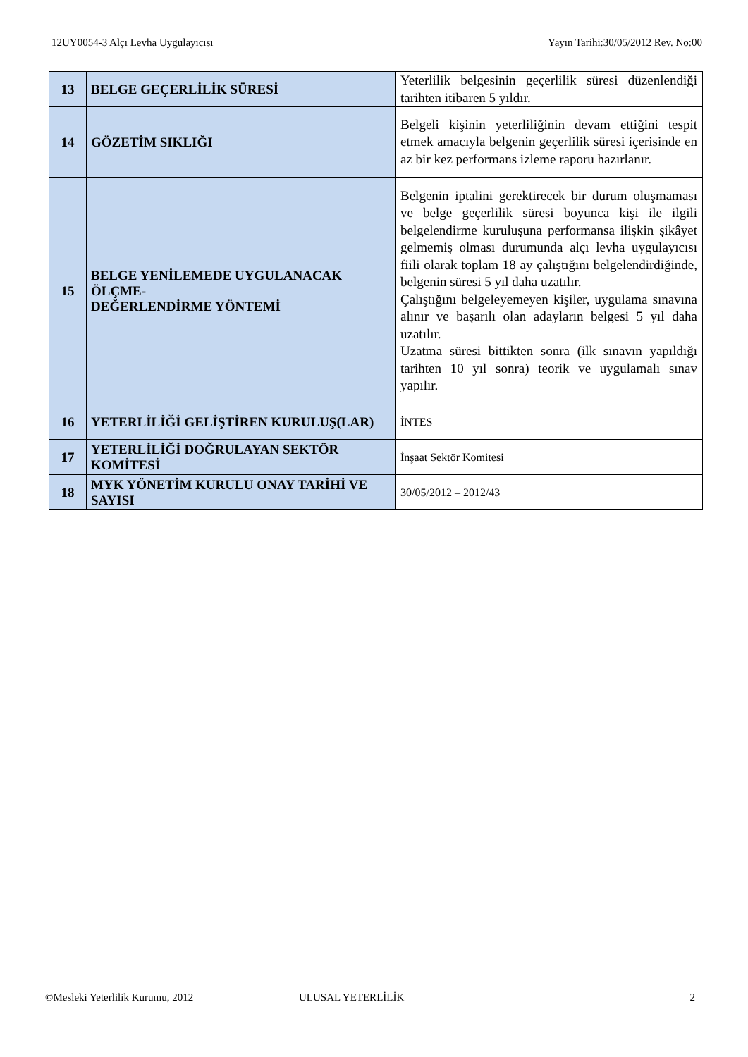12UY0054-3 Alçı Levha Uygulayıcısı Yayın Tarihi:30/05/2012 Rev. No:00
| 13 | BELGE GEÇERLİLİK SÜRESİ | Yeterlilik belgesinin geçerlilik süresi düzenlendiği tarihten itibaren 5 yıldır. |
| 14 | GÖZETİM SIKLIĞI | Belgeli kişinin yeterliliğinin devam ettiğini tespit etmek amacıyla belgenin geçerlilik süresi içerisinde en az bir kez performans izleme raporu hazırlanır. |
| 15 | BELGE YENİLEMEDE UYGULANACAK ÖLÇME- DEĞERLENDİRME YÖNTEMİ | Belgenin iptalini gerektirecek bir durum oluşmaması ve belge geçerlilik süresi boyunca kişi ile ilgili belgelendirme kuruluşuna performansa ilişkin şikâyet gelmemiş olması durumunda alçı levha uygulayıcısı fiili olarak toplam 18 ay çalıştığını belgelendirdiğinde, belgenin süresi 5 yıl daha uzatılır. Çalıştığını belgeleyemeyen kişiler, uygulama sınavına alınır ve başarılı olan adayların belgesi 5 yıl daha uzatılır. Uzatma süresi bittikten sonra (ilk sınavın yapıldığı tarihten 10 yıl sonra) teorik ve uygulamalı sınav yapılır. |
| 16 | YETERLİLİĞİ GELİŞTİREN KURULUŞ(LAR) | İNTES |
| 17 | YETERLİLİĞİ DOĞRULAYAN SEKTÖR KOMİTESİ | İnşaat Sektör Komitesi |
| 18 | MYK YÖNETİM KURULU ONAY TARİHİ VE SAYISI | 30/05/2012 – 2012/43 |
©Mesleki Yeterlilik Kurumu, 2012 ULUSAL YETERLİLİK 2